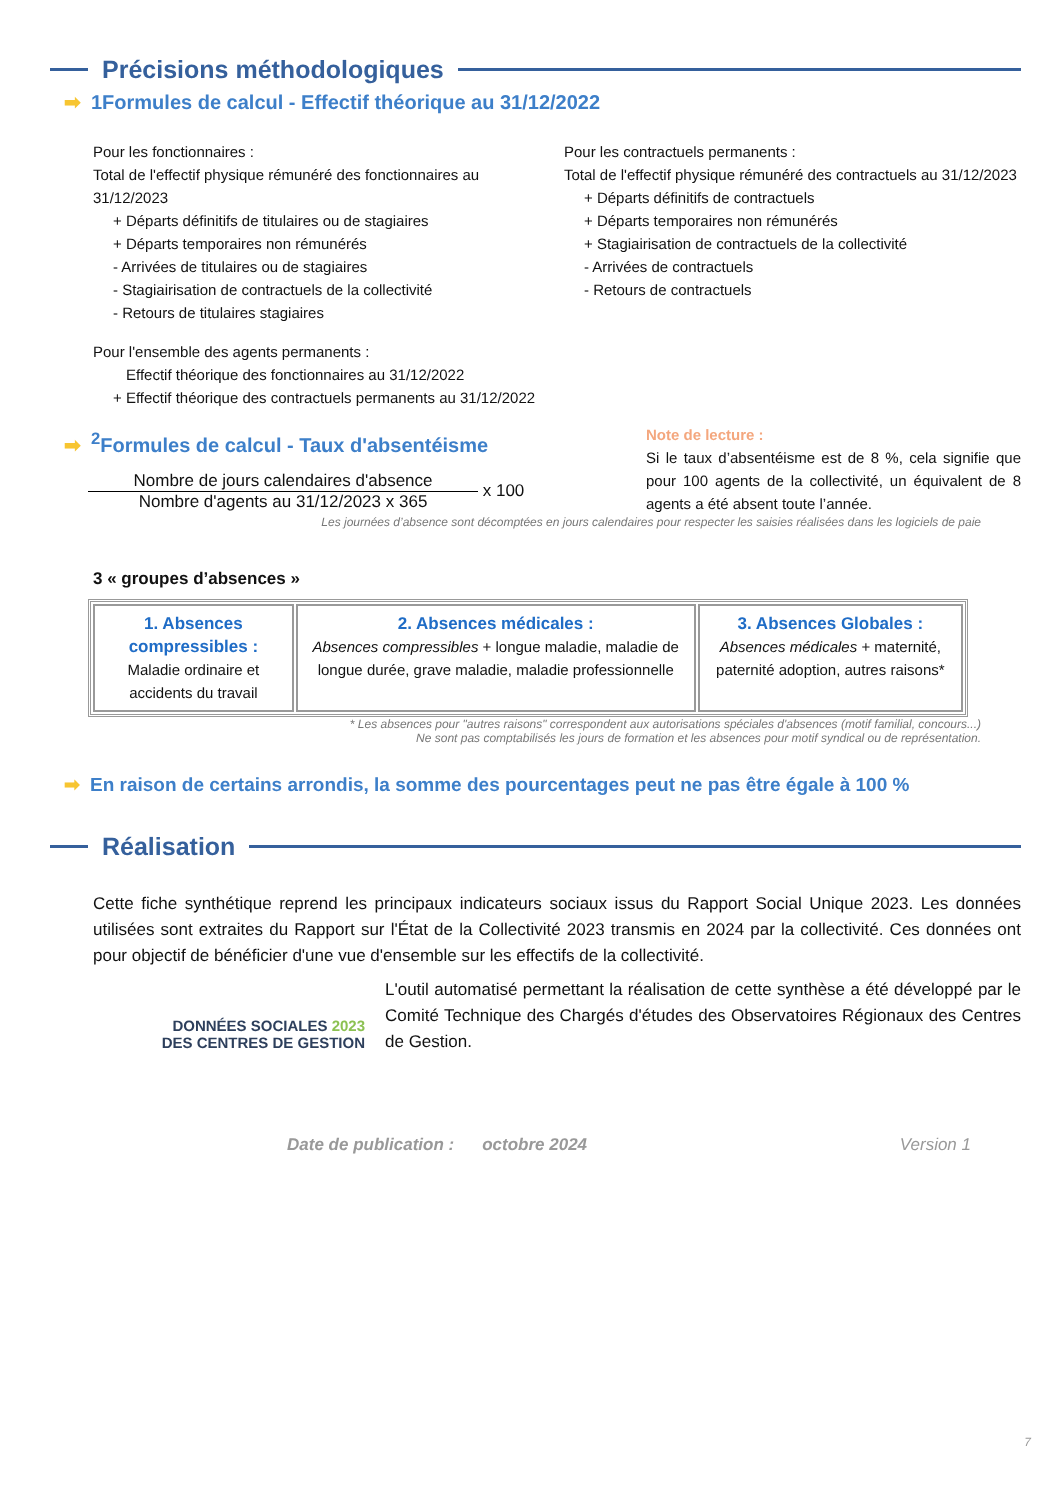Précisions méthodologiques
➡ 1Formules de calcul - Effectif théorique au 31/12/2022
Pour les fonctionnaires :
Total de l'effectif physique rémunéré des fonctionnaires au 31/12/2023
+ Départs définitifs de titulaires ou de stagiaires
+ Départs temporaires non rémunérés
- Arrivées de titulaires ou de stagiaires
- Stagiairisation de contractuels de la collectivité
- Retours de titulaires stagiaires
Pour les contractuels permanents :
Total de l'effectif physique rémunéré des contractuels au 31/12/2023
+ Départs définitifs de contractuels
+ Départs temporaires non rémunérés
+ Stagiairisation de contractuels de la collectivité
- Arrivées de contractuels
- Retours de contractuels
Pour l'ensemble des agents permanents :
Effectif théorique des fonctionnaires au 31/12/2022
+ Effectif théorique des contractuels permanents au 31/12/2022
➡<sup>2</sup>Formules de calcul - Taux d'absentéisme
Nombre de jours calendaires d'absence
Nombre d'agents au 31/12/2023 x 365
x 100
Note de lecture :
Si le taux d’absentéisme est de 8 %, cela signifie que pour 100 agents de la collectivité, un équivalent de 8 agents a été absent toute l’année.
Les journées d’absence sont décomptées en jours calendaires pour respecter les saisies réalisées dans les logiciels de paie
3 « groupes d’absences »
| 1. Absences compressibles : Maladie ordinaire et accidents du travail | 2. Absences médicales : Absences compressibles + longue maladie, maladie de longue durée, grave maladie, maladie professionnelle | 3. Absences Globales : Absences médicales + maternité, paternité adoption, autres raisons* |
* Les absences pour "autres raisons" correspondent aux autorisations spéciales d'absences (motif familial, concours...)
Ne sont pas comptabilisés les jours de formation et les absences pour motif syndical ou de représentation.
➡ En raison de certains arrondis, la somme des pourcentages peut ne pas être égale à 100 %
Réalisation
Cette fiche synthétique reprend les principaux indicateurs sociaux issus du Rapport Social Unique 2023. Les données utilisées sont extraites du Rapport sur l'État de la Collectivité 2023 transmis en 2024 par la collectivité. Ces données ont pour objectif de bénéficier d'une vue d'ensemble sur les effectifs de la collectivité.
DONNÉES SOCIALES 2023
DES CENTRES DE GESTION
L'outil automatisé permettant la réalisation de cette synthèse a été développé par le Comité Technique des Chargés d'études des Observatoires Régionaux des Centres de Gestion.
Date de publication : octobre 2024 Version 1
7